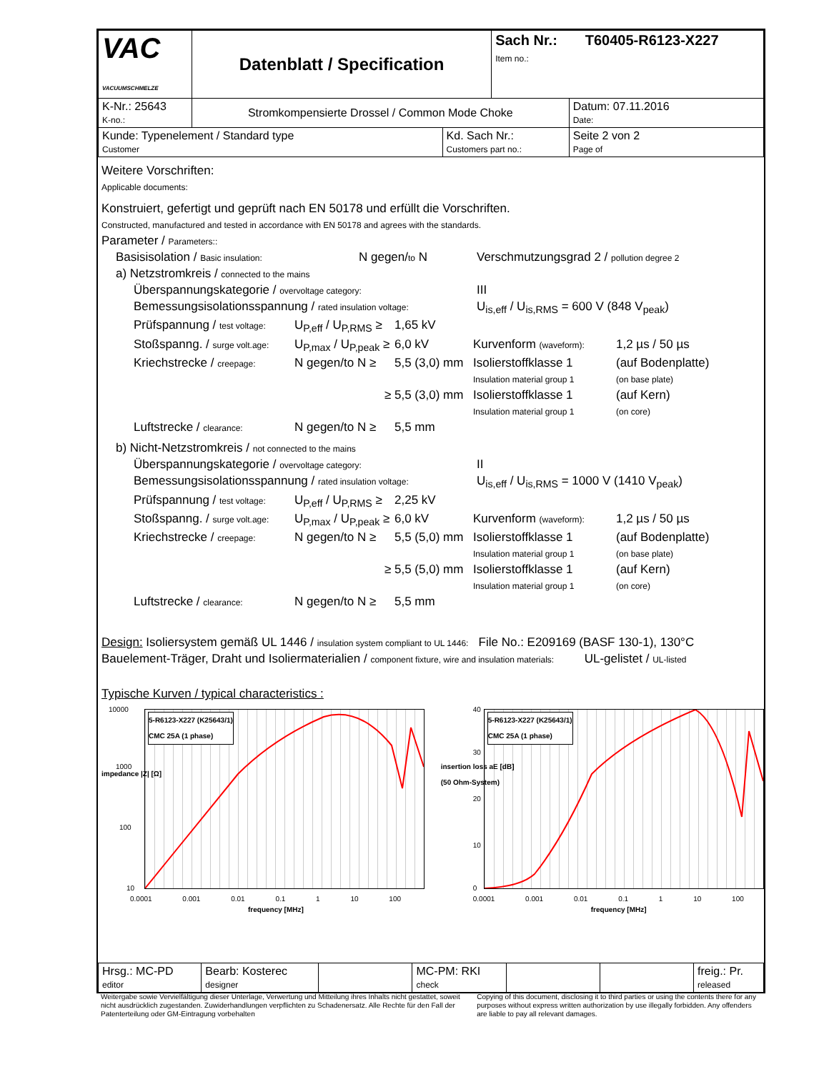| VAC VACUUMSCHMELZE | Datenblatt / Specification | | Sach Nr.: T60405-R6123-X227 Item no.: | |
| K-Nr.: 25643 K-no.: | Stromkompensierte Drossel / Common Mode Choke | | | Datum: 07.11.2016 Date: |
| Kunde: Typenelement / Standard type Customer | | Kd. Sach Nr.: Customers part no.: | | Seite 2 von 2 Page of |
Weitere Vorschriften:
Applicable documents:
Konstruiert, gefertigt und geprüft nach EN 50178 und erfüllt die Vorschriften.
Constructed, manufactured and tested in accordance with EN 50178 and agrees with the standards.
Parameter / Parameters::
Basisisolation / Basic insulation:
N gegen/to N Verschmutzungsgrad 2 / pollution degree 2
a) Netzstromkreis / connected to the mains
Überspannungskategorie / overvoltage category:
III
Bemessungsisolationsspannung / rated insulation voltage:
U<sub>is,eff</sub> / U<sub>is,RMS</sub> = 600 V (848 V<sub>peak</sub>)
Prüfspannung / test voltage:
U<sub>P,eff</sub> / U<sub>P,RMS</sub> ≥
1,65 kV
Stoßspanng. / surge volt.age:
U<sub>P,max</sub> / U<sub>P,peak</sub> ≥
6,0 kV Kurvenform (waveform):
1,2 µs / 50 µs
Kriechstrecke / creepage:
N gegen/to N ≥
5,5 (3,0) mm
Isolierstoffklasse 1
Insulation material group 1
(auf Bodenplatte)
(on base plate)
≥ 5,5 (3,0) mm
Isolierstoffklasse 1
Insulation material group 1
(auf Kern)
(on core)
Luftstrecke / clearance:
N gegen/to N ≥
5,5 mm
b) Nicht-Netzstromkreis / not connected to the mains
Überspannungskategorie / overvoltage category:
II
Bemessungsisolationsspannung / rated insulation voltage:
U<sub>is,eff</sub> / U<sub>is,RMS</sub> = 1000 V (1410 V<sub>peak</sub>)
Prüfspannung / test voltage:
U<sub>P,eff</sub> / U<sub>P,RMS</sub> ≥
2,25 kV
Stoßspanng. / surge volt.age:
U<sub>P,max</sub> / U<sub>P,peak</sub> ≥
6,0 kV Kurvenform (waveform):
1,2 µs / 50 µs
Kriechstrecke / creepage:
N gegen/to N ≥
5,5 (5,0) mm
Isolierstoffklasse 1
Insulation material group 1
(auf Bodenplatte)
(on base plate)
≥ 5,5 (5,0) mm
Isolierstoffklasse 1
Insulation material group 1
(auf Kern)
(on core)
Luftstrecke / clearance:
N gegen/to N ≥
5,5 mm
Design: Isoliersystem gemäß UL 1446 / insulation system compliant to UL 1446: File No.: E209169 (BASF 130-1), 130°C
Bauelement-Träger, Draht und Isoliermaterialien / component fixture, wire and insulation materials: UL-gelistet / UL-listed
Typische Kurven / typical characteristics :
5-R6123-X227 (K25643/1)
CMC 25A (1 phase)
impedance |Z| [Ω]
10000
1000
100
10
0.0001 0.001 0.01 0.1 1 10 100
frequency [MHz]
5-R6123-X227 (K25643/1)
CMC 25A (1 phase)
insertion loss aE [dB]
(50 Ohm-System)
40
30
20
10
0
0.0001 0.001 0.01 0.1 1 10 100
frequency [MHz]
| Hrsg.: MC-PD editor | Bearb: Kosterec designer | | MC-PM: RKI check | | | freig.: Pr. released |
Weitergabe sowie Vervielfältigung dieser Unterlage, Verwertung und Mitteilung ihres Inhalts nicht gestattet, soweit nicht ausdrücklich zugestanden. Zuwiderhandlungen verpflichten zu Schadenersatz. Alle Rechte für den Fall der Patenterteilung oder GM-Eintragung vorbehalten
Copying of this document, disclosing it to third parties or using the contents there for any purposes without express written authorization by use illegally forbidden. Any offenders are liable to pay all relevant damages.